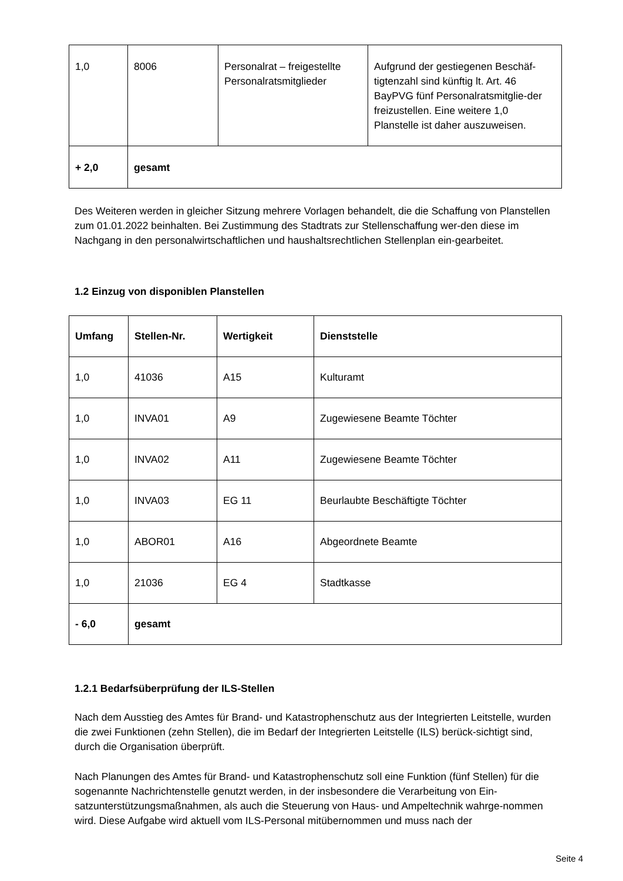| 1,0 | 8006 | Personalrat – freigestellte Personalratsmitglieder | Aufgrund der gestiegenen Beschäf-tigtenzahl sind künftig lt. Art. 46 BayPVG fünf Personalratsmitglie-der freizustellen. Eine weitere 1,0 Planstelle ist daher auszuweisen. |
| + 2,0 | gesamt | | |
Des Weiteren werden in gleicher Sitzung mehrere Vorlagen behandelt, die die Schaffung von Planstellen zum 01.01.2022 beinhalten. Bei Zustimmung des Stadtrats zur Stellenschaffung wer-den diese im Nachgang in den personalwirtschaftlichen und haushaltsrechtlichen Stellenplan ein-gearbeitet.
1.2 Einzug von disponiblen Planstellen
| Umfang | Stellen-Nr. | Wertigkeit | Dienststelle |
| --- | --- | --- | --- |
| 1,0 | 41036 | A15 | Kulturamt |
| 1,0 | INVA01 | A9 | Zugewiesene Beamte Töchter |
| 1,0 | INVA02 | A11 | Zugewiesene Beamte Töchter |
| 1,0 | INVA03 | EG 11 | Beurlaubte Beschäftigte Töchter |
| 1,0 | ABOR01 | A16 | Abgeordnete Beamte |
| 1,0 | 21036 | EG 4 | Stadtkasse |
| - 6,0 | gesamt | | |
1.2.1 Bedarfsüberprüfung der ILS-Stellen
Nach dem Ausstieg des Amtes für Brand- und Katastrophenschutz aus der Integrierten Leitstelle, wurden die zwei Funktionen (zehn Stellen), die im Bedarf der Integrierten Leitstelle (ILS) berück-sichtigt sind, durch die Organisation überprüft.
Nach Planungen des Amtes für Brand- und Katastrophenschutz soll eine Funktion (fünf Stellen) für die sogenannte Nachrichtenstelle genutzt werden, in der insbesondere die Verarbeitung von Ein-satzunterstützungsmaßnahmen, als auch die Steuerung von Haus- und Ampeltechnik wahrge-nommen wird. Diese Aufgabe wird aktuell vom ILS-Personal mitübernommen und muss nach der
Seite 4